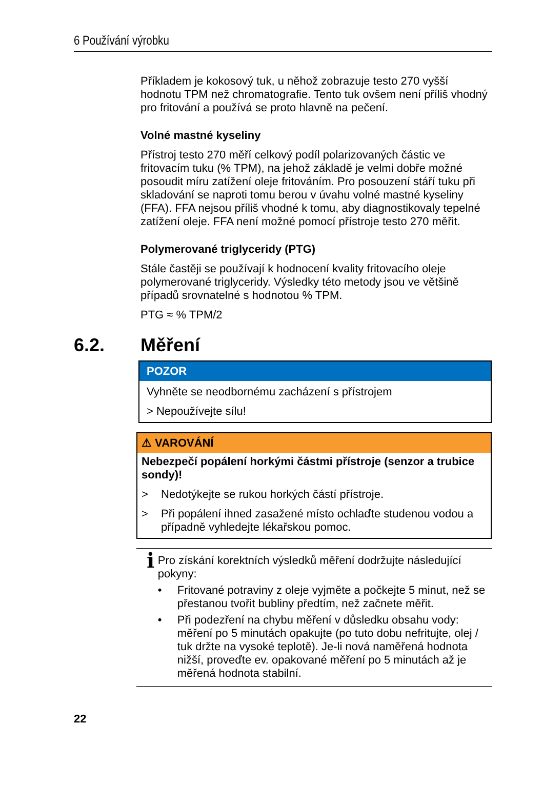6 Používání výrobku
Příkladem je kokosový tuk, u něhož zobrazuje testo 270 vyšší hodnotu TPM než chromatografie. Tento tuk ovšem není příliš vhodný pro fritování a používá se proto hlavně na pečení.
Volné mastné kyseliny
Přístroj testo 270 měří celkový podíl polarizovaných částic ve fritovacím tuku (% TPM), na jehož základě je velmi dobře možné posoudit míru zatížení oleje fritováním. Pro posouzení stáří tuku při skladování se naproti tomu berou v úvahu volné mastné kyseliny (FFA). FFA nejsou příliš vhodné k tomu, aby diagnostikovaly tepelné zatížení oleje. FFA není možné pomocí přístroje testo 270 měřit.
Polymerované triglyceridy (PTG)
Stále častěji se používají k hodnocení kvality fritovacího oleje polymerované triglyceridy. Výsledky této metody jsou ve většině případů srovnatelné s hodnotou % TPM.
PTG ≈ % TPM/2
6.2. Měření
POZOR
Vyhněte se neodbornému zacházení s přístrojem
> Nepoužívejte sílu!
⚠ VAROVÁNÍ
Nebezpečí popálení horkými částmi přístroje (senzor a trubice sondy)!
> Nedotýkejte se rukou horkých částí přístroje.
> Při popálení ihned zasažené místo ochlaďte studenou vodou a případně vyhledejte lékařskou pomoc.
i
Pro získání korektních výsledků měření dodržujte následující pokyny:
• Fritované potraviny z oleje vyjměte a počkejte 5 minut, než se přestanou tvořit bubliny předtím, než začnete měřit.
• Při podezření na chybu měření v důsledku obsahu vody: měření po 5 minutách opakujte (po tuto dobu nefritujte, olej / tuk držte na vysoké teplotě). Je-li nová naměřená hodnota nižší, proveďte ev. opakované měření po 5 minutách až je měřená hodnota stabilní.
22